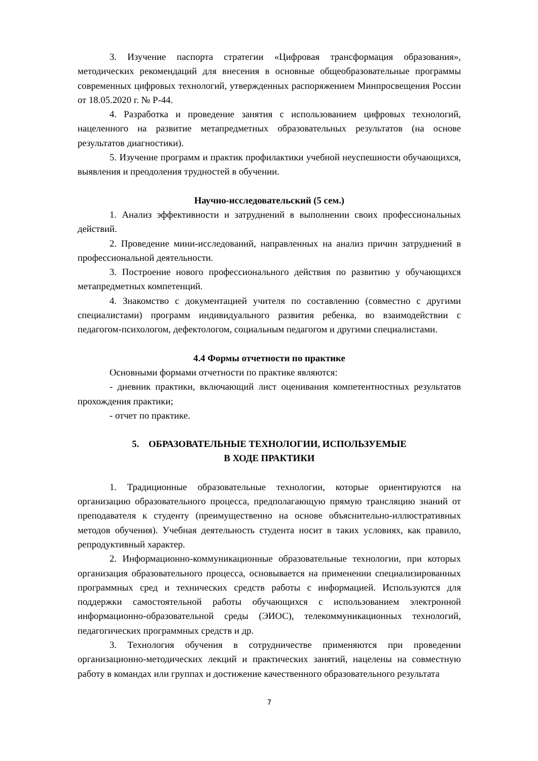3. Изучение паспорта стратегии «Цифровая трансформация образования», методических рекомендаций для внесения в основные общеобразовательные программы современных цифровых технологий, утвержденных распоряжением Минпросвещения России от 18.05.2020 г. № Р-44.
4. Разработка и проведение занятия с использованием цифровых технологий, нацеленного на развитие метапредметных образовательных результатов (на основе результатов диагностики).
5. Изучение программ и практик профилактики учебной неуспешности обучающихся, выявления и преодоления трудностей в обучении.
Научно-исследовательский (5 сем.)
1. Анализ эффективности и затруднений в выполнении своих профессиональных действий.
2. Проведение мини-исследований, направленных на анализ причин затруднений в профессиональной деятельности.
3. Построение нового профессионального действия по развитию у обучающихся метапредметных компетенций.
4. Знакомство с документацией учителя по составлению (совместно с другими специалистами) программ индивидуального развития ребенка, во взаимодействии с педагогом-психологом, дефектологом, социальным педагогом и другими специалистами.
4.4 Формы отчетности по практике
Основными формами отчетности по практике являются:
- дневник практики, включающий лист оценивания компетентностных результатов прохождения практики;
- отчет по практике.
5. ОБРАЗОВАТЕЛЬНЫЕ ТЕХНОЛОГИИ, ИСПОЛЬЗУЕМЫЕ
В ХОДЕ ПРАКТИКИ
1. Традиционные образовательные технологии, которые ориентируются на организацию образовательного процесса, предполагающую прямую трансляцию знаний от преподавателя к студенту (преимущественно на основе объяснительно-иллюстративных методов обучения). Учебная деятельность студента носит в таких условиях, как правило, репродуктивный характер.
2. Информационно-коммуникационные образовательные технологии, при которых организация образовательного процесса, основывается на применении специализированных программных сред и технических средств работы с информацией. Используются для поддержки самостоятельной работы обучающихся с использованием электронной информационно-образовательной среды (ЭИОС), телекоммуникационных технологий, педагогических программных средств и др.
3. Технология обучения в сотрудничестве применяются при проведении организационно-методических лекций и практических занятий, нацелены на совместную работу в командах или группах и достижение качественного образовательного результата
7